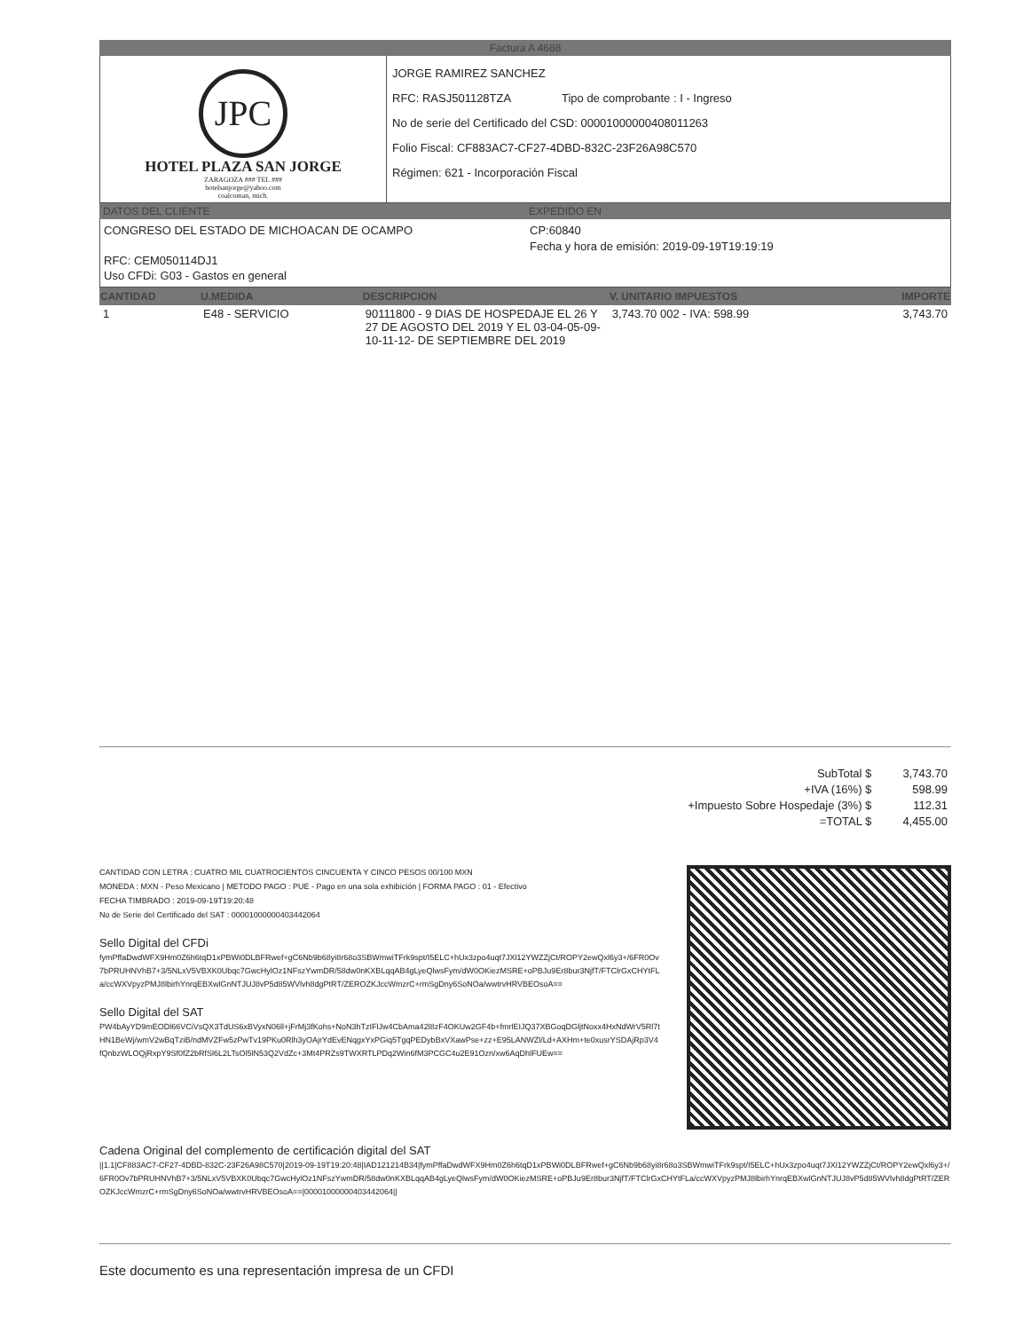Factura A 4688
JPC
HOTEL PLAZA SAN JORGE
ZARAGOZA ### TEL ###
hotelsanjorge@yahoo.com
coalcoman, mich.
JORGE RAMIREZ SANCHEZ
RFC: RASJ501128TZA Tipo de comprobante : I - Ingreso
No de serie del Certificado del CSD: 00001000000408011263
Folio Fiscal: CF883AC7-CF27-4DBD-832C-23F26A98C570
Régimen: 621 - Incorporación Fiscal
DATOS DEL CLIENTE EXPEDIDO EN
CONGRESO DEL ESTADO DE MICHOACAN DE OCAMPO
RFC: CEM050114DJ1
Uso CFDi: G03 - Gastos en general
CP:60840
Fecha y hora de emisión: 2019-09-19T19:19:19
| CANTIDAD | U.MEDIDA | DESCRIPCION | V. UNITARIO IMPUESTOS | IMPORTE |
| --- | --- | --- | --- | --- |
| 1 | E48 - SERVICIO | 90111800 - 9 DIAS DE HOSPEDAJE EL 26 Y 27 DE AGOSTO DEL 2019 Y EL 03-04-05-09-10-11-12- DE SEPTIEMBRE DEL 2019 | 3,743.70 002 - IVA: 598.99 | 3,743.70 |
| SubTotal $ | 3,743.70 |
| +IVA (16%) $ | 598.99 |
| +Impuesto Sobre Hospedaje (3%) $ | 112.31 |
| =TOTAL $ | 4,455.00 |
CANTIDAD CON LETRA : CUATRO MIL CUATROCIENTOS CINCUENTA Y CINCO PESOS 00/100 MXN
MONEDA : MXN - Peso Mexicano | METODO PAGO : PUE - Pago en una sola exhibición | FORMA PAGO : 01 - Efectivo
FECHA TIMBRADO : 2019-09-19T19:20:48
No de Serie del Certificado del SAT : 00001000000403442064
Sello Digital del CFDi
fymPffaDwdWFX9Hm0Z6h6tqD1xPBWi0DLBFRwef+gC6Nb9b68yi8r68o3SBWmwiTFrk9spt/I5ELC+hUx3zpo4uqt7JXl12YWZZjCt/ROPY2ewQxl6y3+/6FR0Ov7bPRUHNVhB7+3/5NLxV5VBXK0Ubqc7GwcHylOz1NFszYwmDR/58dw0nKXBLqqAB4gLyeQlwsFym/dW0OKiezMSRE+oPBJu9Er8bur3NjfT/FTClrGxCHYtFLa/ccWXVpyzPMJ8lbirhYnrqEBXwlGnNTJUJ8vP5d85WVlvh8dgPtRT/ZEROZKJccWmzrC+rmSgDny6SoNOa/wwtrvHRVBEOsoA==
Sello Digital del SAT
PW4bAyYD9mEODl66VCiVsQX3TdUS6xBVyxN06ll+jFrMj3fKohs+NoN3hTzIFlJw4CbAma42l8zF4OKUw2GF4b+fmrlEIJQ37XBGoqDGljtNoxx4HxNdWrV5Rl7tHN1BeWj/wmV2wBqTziB/ndMVZFw5zPwTv19PKu0Rlh3yOAjrYdEvENqgxYxPGiq5TgqPEDybBxVXawPse+zz+E95LANWZl/Ld+AXHm+te0xusrYSDAjRp3V4fQnbzWLOQjRxpY9Sf0fZ2bRfSl6L2LTsOl5lN53Q2VdZc+3Mt4PRZs9TWXRTLPDq2Win6fM3PCGC4u2E91Ozn/xw6AqDhlFUEw==
Cadena Original del complemento de certificación digital del SAT
||1.1|CF883AC7-CF27-4DBD-832C-23F26A98C570|2019-09-19T19:20:48|IAD121214B34|fymPffaDwdWFX9Hm0Z6h6tqD1xPBWi0DLBFRwef+gC6Nb9b68yi8r68o3SBWmwiTFrk9spt/I5ELC+hUx3zpo4uqt7JXl12YWZZjCt/ROPY2ewQxl6y3+/6FR0Ov7bPRUHNVhB7+3/5NLxV5VBXK0Ubqc7GwcHylOz1NFszYwmDR/58dw0nKXBLqqAB4gLyeQlwsFym/dW0OKiezMSRE+oPBJu9Er8bur3NjfT/FTClrGxCHYtFLa/ccWXVpyzPMJ8lbirhYnrqEBXwlGnNTJUJ8vP5d85WVlvh8dgPtRT/ZEROZKJccWmzrC+rmSgDny6SoNOa/wwtrvHRVBEOsoA==|00001000000403442064||
Este documento es una representación impresa de un CFDI